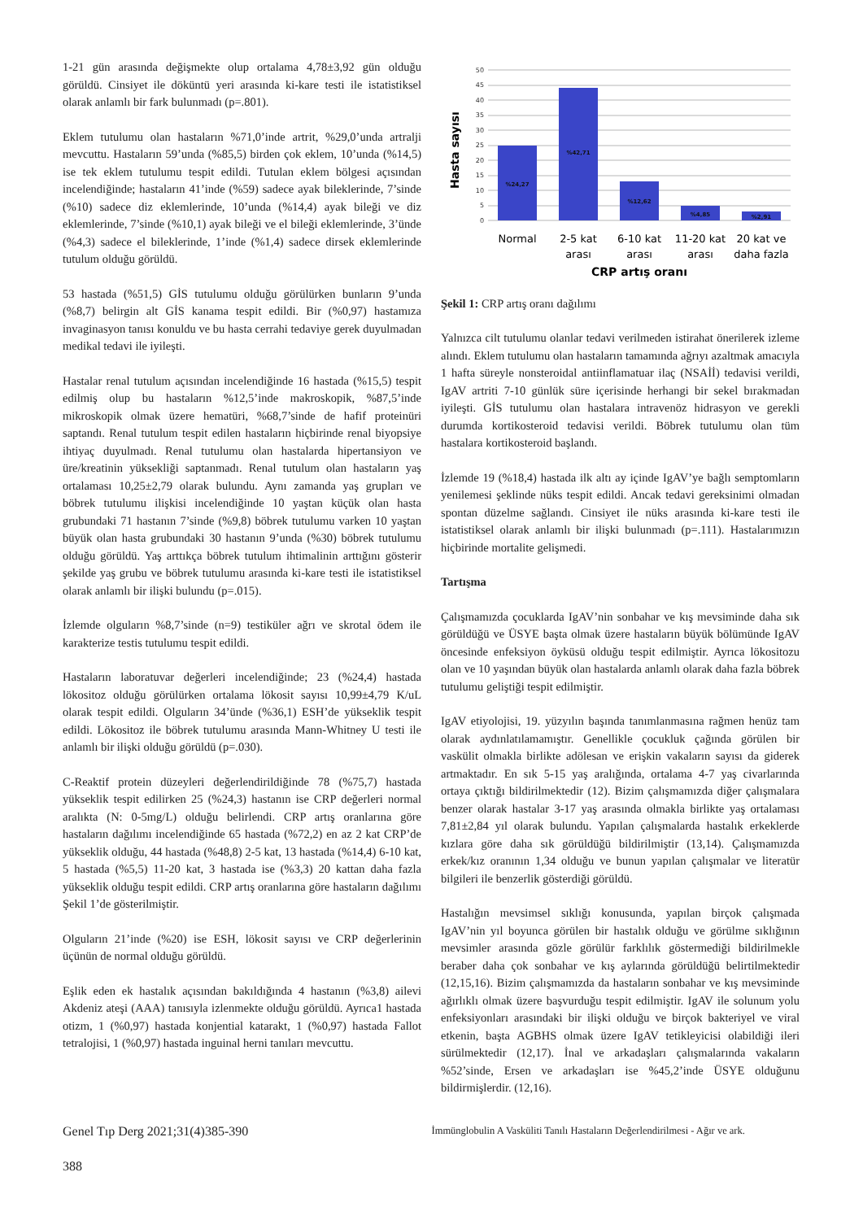1-21 gün arasında değişmekte olup ortalama 4,78±3,92 gün olduğu görüldü. Cinsiyet ile döküntü yeri arasında ki-kare testi ile istatistiksel olarak anlamlı bir fark bulunmadı (p=.801).
Eklem tutulumu olan hastaların %71,0’inde artrit, %29,0’unda artralji mevcuttu. Hastaların 59’unda (%85,5) birden çok eklem, 10’unda (%14,5) ise tek eklem tutulumu tespit edildi. Tutulan eklem bölgesi açısından incelendiğinde; hastaların 41’inde (%59) sadece ayak bileklerinde, 7’sinde (%10) sadece diz eklemlerinde, 10’unda (%14,4) ayak bileği ve diz eklemlerinde, 7’sinde (%10,1) ayak bileği ve el bileği eklemlerinde, 3’ünde (%4,3) sadece el bileklerinde, 1’inde (%1,4) sadece dirsek eklemlerinde tutulum olduğu görüldü.
53 hastada (%51,5) GİS tutulumu olduğu görülürken bunların 9’unda (%8,7) belirgin alt GİS kanama tespit edildi. Bir (%0,97) hastamıza invaginasyon tanısı konuldu ve bu hasta cerrahi tedaviye gerek duyulmadan medikal tedavi ile iyileşti.
Hastalar renal tutulum açısından incelendiğinde 16 hastada (%15,5) tespit edilmiş olup bu hastaların %12,5’inde makroskopik, %87,5’inde mikroskopik olmak üzere hematüri, %68,7’sinde de hafif proteinüri saptandı. Renal tutulum tespit edilen hastaların hiçbirinde renal biyopsiye ihtiyaç duyulmadı. Renal tutulumu olan hastalarda hipertansiyon ve üre/kreatinin yüksekliği saptanmadı. Renal tutulum olan hastaların yaş ortalaması 10,25±2,79 olarak bulundu. Aynı zamanda yaş grupları ve böbrek tutulumu ilişkisi incelendiğinde 10 yaştan küçük olan hasta grubundaki 71 hastanın 7’sinde (%9,8) böbrek tutulumu varken 10 yaştan büyük olan hasta grubundaki 30 hastanın 9’unda (%30) böbrek tutulumu olduğu görüldü. Yaş arttıkça böbrek tutulum ihtimalinin arttığını gösterir şekilde yaş grubu ve böbrek tutulumu arasında ki-kare testi ile istatistiksel olarak anlamlı bir ilişki bulundu (p=.015).
İzlemde olguların %8,7’sinde (n=9) testiküler ağrı ve skrotal ödem ile karakterize testis tutulumu tespit edildi.
Hastaların laboratuvar değerleri incelendiğinde; 23 (%24,4) hastada lökositoz olduğu görülürken ortalama lökosit sayısı 10,99±4,79 K/uL olarak tespit edildi. Olguların 34’ünde (%36,1) ESH’de yükseklik tespit edildi. Lökositoz ile böbrek tutulumu arasında Mann-Whitney U testi ile anlamlı bir ilişki olduğu görüldü (p=.030).
C-Reaktif protein düzeyleri değerlendirildiğinde 78 (%75,7) hastada yükseklik tespit edilirken 25 (%24,3) hastanın ise CRP değerleri normal aralıkta (N: 0-5mg/L) olduğu belirlendi. CRP artış oranlarına göre hastaların dağılımı incelendiğinde 65 hastada (%72,2) en az 2 kat CRP’de yükseklik olduğu, 44 hastada (%48,8) 2-5 kat, 13 hastada (%14,4) 6-10 kat, 5 hastada (%5,5) 11-20 kat, 3 hastada ise (%3,3) 20 kattan daha fazla yükseklik olduğu tespit edildi. CRP artış oranlarına göre hastaların dağılımı Şekil 1’de gösterilmiştir.
Olguların 21’inde (%20) ise ESH, lökosit sayısı ve CRP değerlerinin üçünün de normal olduğu görüldü.
Eşlik eden ek hastalık açısından bakıldığında 4 hastanın (%3,8) ailevi Akdeniz ateşi (AAA) tanısıyla izlenmekte olduğu görüldü. Ayrıca1 hastada otizm, 1 (%0,97) hastada konjential katarakt, 1 (%0,97) hastada Fallot tetralojisi, 1 (%0,97) hastada inguinal herni tanıları mevcuttu.
Hasta sayısı
50
45
40
35
30
25
20
15
10
5
0
%24,27
%42,71
%12,62
%4,85
%2,91
Normal
2-5 kat
arası
6-10 kat
arası
11-20 kat
arası
20 kat ve
daha fazla
CRP artış oranı
Şekil 1: CRP artış oranı dağılımı
Yalnızca cilt tutulumu olanlar tedavi verilmeden istirahat önerilerek izleme alındı. Eklem tutulumu olan hastaların tamamında ağrıyı azaltmak amacıyla 1 hafta süreyle nonsteroidal antiinflamatuar ilaç (NSAİİ) tedavisi verildi, IgAV artriti 7-10 günlük süre içerisinde herhangi bir sekel bırakmadan iyileşti. GİS tutulumu olan hastalara intravenöz hidrasyon ve gerekli durumda kortikosteroid tedavisi verildi. Böbrek tutulumu olan tüm hastalara kortikosteroid başlandı.
İzlemde 19 (%18,4) hastada ilk altı ay içinde IgAV’ye bağlı semptomların yenilemesi şeklinde nüks tespit edildi. Ancak tedavi gereksinimi olmadan spontan düzelme sağlandı. Cinsiyet ile nüks arasında ki-kare testi ile istatistiksel olarak anlamlı bir ilişki bulunmadı (p=.111). Hastalarımızın hiçbirinde mortalite gelişmedi.
Tartışma
Çalışmamızda çocuklarda IgAV’nin sonbahar ve kış mevsiminde daha sık görüldüğü ve ÜSYE başta olmak üzere hastaların büyük bölümünde IgAV öncesinde enfeksiyon öyküsü olduğu tespit edilmiştir. Ayrıca lökositozu olan ve 10 yaşından büyük olan hastalarda anlamlı olarak daha fazla böbrek tutulumu geliştiği tespit edilmiştir.
IgAV etiyolojisi, 19. yüzyılın başında tanımlanmasına rağmen henüz tam olarak aydınlatılamamıştır. Genellikle çocukluk çağında görülen bir vaskülit olmakla birlikte adölesan ve erişkin vakaların sayısı da giderek artmaktadır. En sık 5-15 yaş aralığında, ortalama 4-7 yaş civarlarında ortaya çıktığı bildirilmektedir (12). Bizim çalışmamızda diğer çalışmalara benzer olarak hastalar 3-17 yaş arasında olmakla birlikte yaş ortalaması 7,81±2,84 yıl olarak bulundu. Yapılan çalışmalarda hastalık erkeklerde kızlara göre daha sık görüldüğü bildirilmiştir (13,14). Çalışmamızda erkek/kız oranının 1,34 olduğu ve bunun yapılan çalışmalar ve literatür bilgileri ile benzerlik gösterdiği görüldü.
Hastalığın mevsimsel sıklığı konusunda, yapılan birçok çalışmada IgAV’nin yıl boyunca görülen bir hastalık olduğu ve görülme sıklığının mevsimler arasında gözle görülür farklılık göstermediği bildirilmekle beraber daha çok sonbahar ve kış aylarında görüldüğü belirtilmektedir (12,15,16). Bizim çalışmamızda da hastaların sonbahar ve kış mevsiminde ağırlıklı olmak üzere başvurduğu tespit edilmiştir. IgAV ile solunum yolu enfeksiyonları arasındaki bir ilişki olduğu ve birçok bakteriyel ve viral etkenin, başta AGBHS olmak üzere IgAV tetikleyicisi olabildiği ileri sürülmektedir (12,17). İnal ve arkadaşları çalışmalarında vakaların %52’sinde, Ersen ve arkadaşları ise %45,2’inde ÜSYE olduğunu bildirmişlerdir. (12,16).
Genel Tıp Derg 2021;31(4)385-390
388
İmmünglobulin A Vasküliti Tanılı Hastaların Değerlendirilmesi - Ağır ve ark.